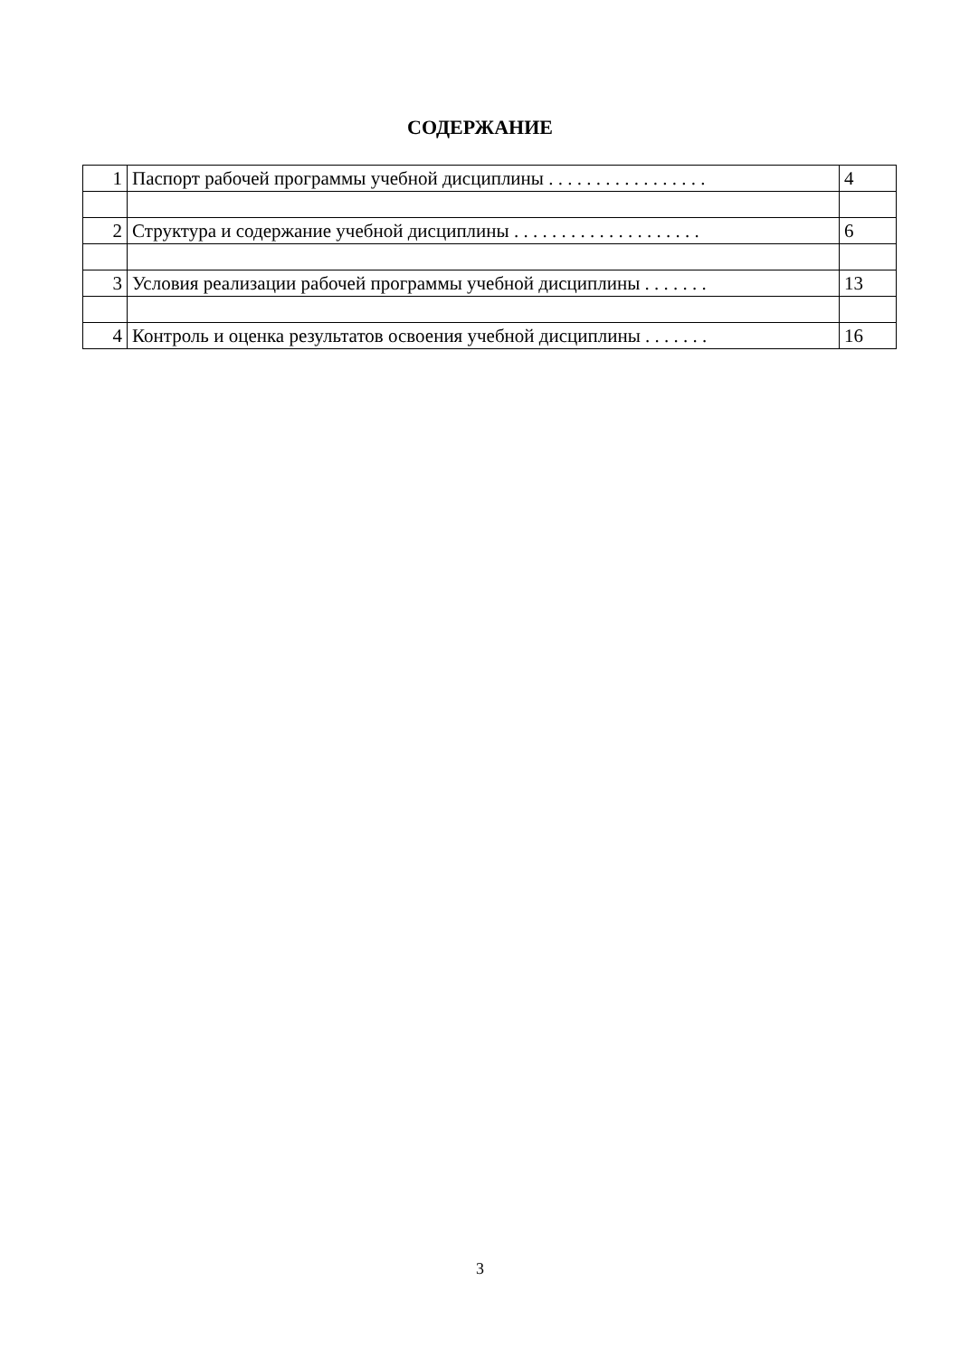СОДЕРЖАНИЕ
| 1 | Паспорт рабочей программы учебной дисциплины . . . . . . . . . . . . . . . . . | 4 |
| 2 | Структура и содержание учебной дисциплины . . . . . . . . . . . . . . . . . . . . | 6 |
| 3 | Условия реализации рабочей программы учебной дисциплины . . . . . . . | 13 |
| 4 | Контроль и оценка результатов освоения учебной дисциплины . . . . . . . | 16 |
3